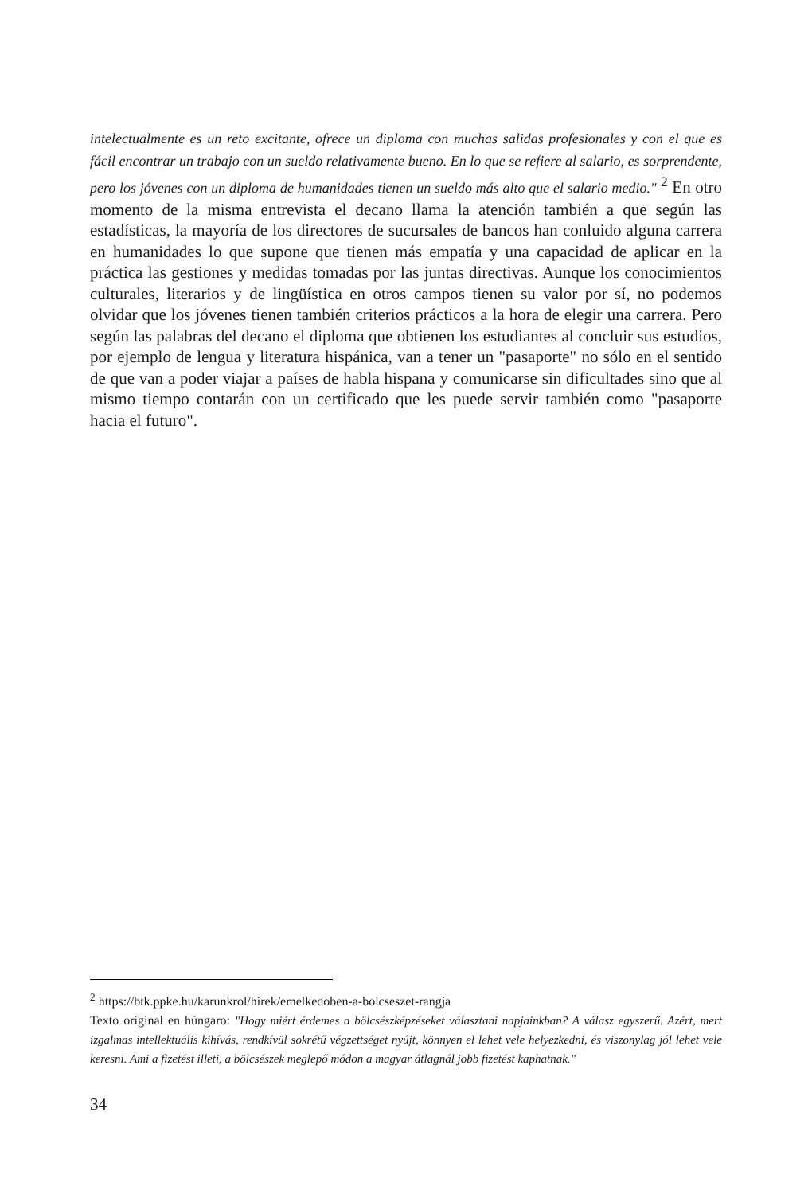intelectualmente es un reto excitante, ofrece un diploma con muchas salidas profesionales y con el que es fácil encontrar un trabajo con un sueldo relativamente bueno. En lo que se refiere al salario, es sorprendente, pero los jóvenes con un diploma de humanidades tienen un sueldo más alto que el salario medio." <sup>2</sup> En otro momento de la misma entrevista el decano llama la atención también a que según las estadísticas, la mayoría de los directores de sucursales de bancos han conluido alguna carrera en humanidades lo que supone que tienen más empatía y una capacidad de aplicar en la práctica las gestiones y medidas tomadas por las juntas directivas. Aunque los conocimientos culturales, literarios y de lingüística en otros campos tienen su valor por sí, no podemos olvidar que los jóvenes tienen también criterios prácticos a la hora de elegir una carrera. Pero según las palabras del decano el diploma que obtienen los estudiantes al concluir sus estudios, por ejemplo de lengua y literatura hispánica, van a tener un "pasaporte" no sólo en el sentido de que van a poder viajar a países de habla hispana y comunicarse sin dificultades sino que al mismo tiempo contarán con un certificado que les puede servir también como "pasaporte hacia el futuro".
<sup>2</sup> https://btk.ppke.hu/karunkrol/hirek/emelkedoben-a-bolcseszet-rangja
Texto original en húngaro: "Hogy miért érdemes a bölcsészképzéseket választani napjainkban? A válasz egyszerű. Azért, mert izgalmas intellektuális kihívás, rendkívül sokrétű végzettséget nyújt, könnyen el lehet vele helyezkedni, és viszonylag jól lehet vele keresni. Ami a fizetést illeti, a bölcsészek meglepő módon a magyar átlagnál jobb fizetést kaphatnak."
34